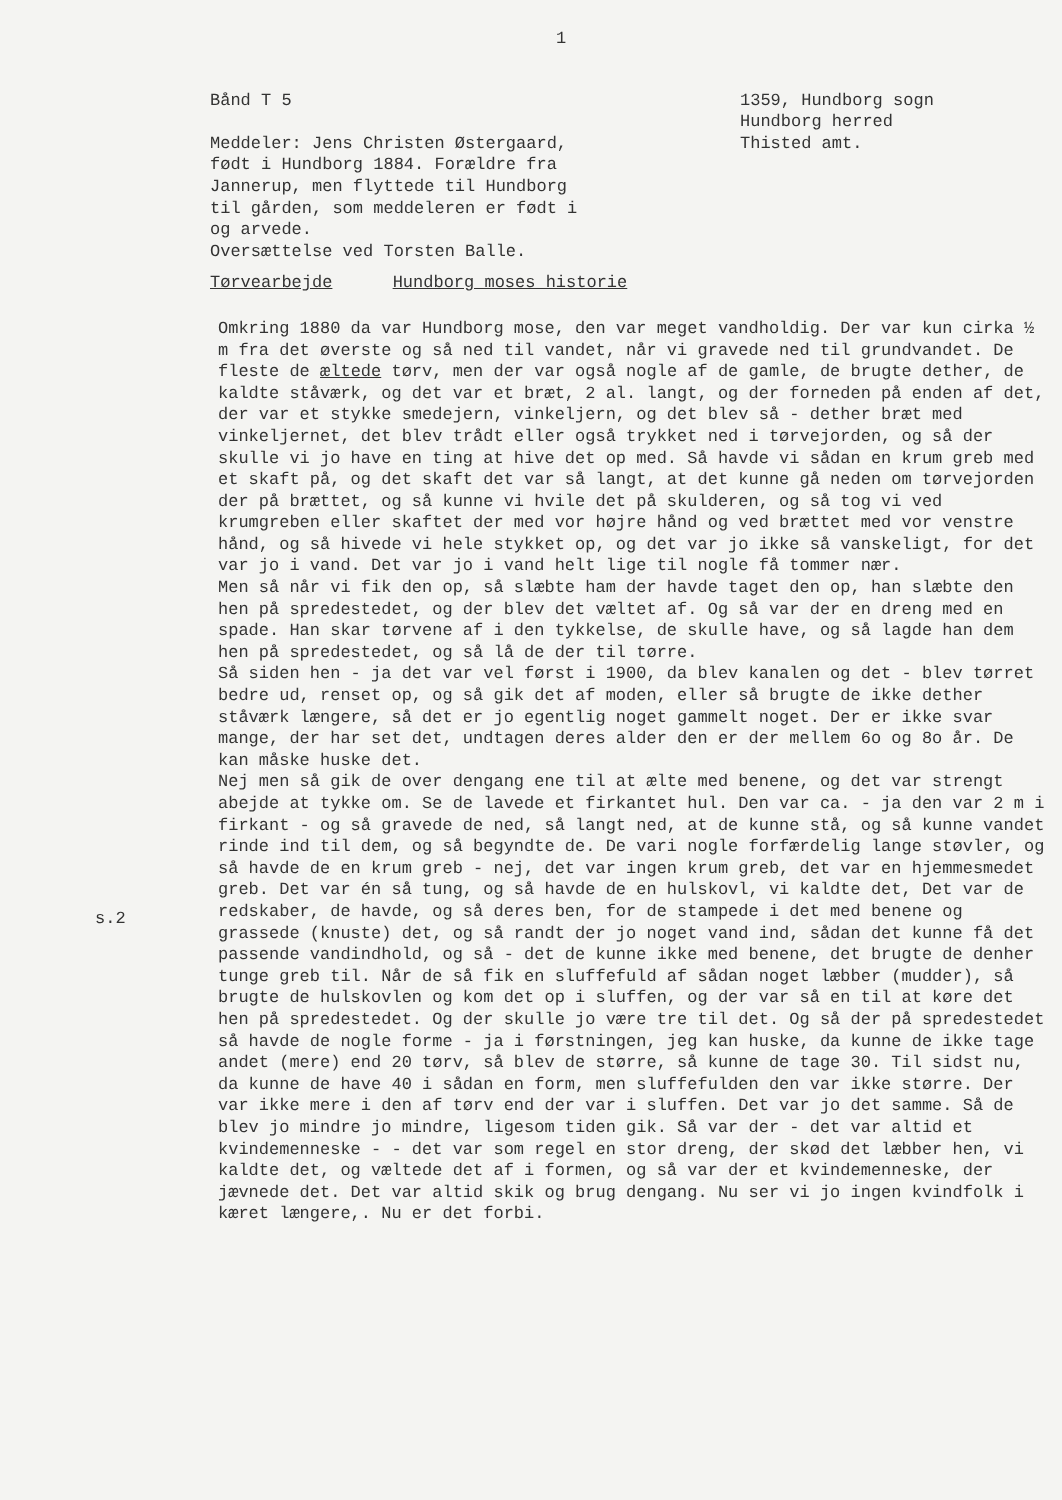1
Bånd T 5
Meddeler: Jens Christen Østergaard,
født i Hundborg 1884. Forældre fra
Jannerup, men flyttede til Hundborg
til gården, som meddeleren er født i
og arvede.
Oversættelse ved Torsten Balle.
1359, Hundborg sogn
Hundborg herred
Thisted amt.
Tørvearbejde Hundborg moses historie
s.2
Omkring 1880 da var Hundborg mose, den var meget vandholdig. Der var kun cirka ½ m fra det øverste og så ned til vandet, når vi gravede ned til grundvandet. De fleste de æltede tørv, men der var også nogle af de gamle, de brugte dether, de kaldte ståværk, og det var et bræt, 2 al. langt, og der forneden på enden af det, der var et stykke smedejern, vinkeljern, og det blev så - dether bræt med vinkeljernet, det blev trådt eller også trykket ned i tørvejorden, og så der skulle vi jo have en ting at hive det op med. Så havde vi sådan en krum greb med et skaft på, og det skaft det var så langt, at det kunne gå neden om tørvejorden der på brættet, og så kunne vi hvile det på skulderen, og så tog vi ved krumgreben eller skaftet der med vor højre hånd og ved brættet med vor venstre hånd, og så hivede vi hele stykket op, og det var jo ikke så vanskeligt, for det var jo i vand. Det var jo i vand helt lige til nogle få tommer nær.
Men så når vi fik den op, så slæbte ham der havde taget den op, han slæbte den hen på spredestedet, og der blev det væltet af. Og så var der en dreng med en spade. Han skar tørvene af i den tykkelse, de skulle have, og så lagde han dem hen på spredestedet, og så lå de der til tørre.
Så siden hen - ja det var vel først i 1900, da blev kanalen og det - blev tørret bedre ud, renset op, og så gik det af moden, eller så brugte de ikke dether ståværk længere, så det er jo egentlig noget gammelt noget. Der er ikke svar mange, der har set det, undtagen deres alder den er der mellem 6o og 8o år. De kan måske huske det.
Nej men så gik de over dengang ene til at ælte med benene, og det var strengt abejde at tykke om. Se de lavede et firkantet hul. Den var ca. - ja den var 2 m i firkant - og så gravede de ned, så langt ned, at de kunne stå, og så kunne vandet rinde ind til dem, og så begyndte de. De vari nogle forfærdelig lange støvler, og så havde de en krum greb - nej, det var ingen krum greb, det var en hjemmesmedet greb. Det var én så tung, og så havde de en hulskovl, vi kaldte det, Det var de redskaber, de havde, og så deres ben, for de stampede i det med benene og grassede (knuste) det, og så randt der jo noget vand ind, sådan det kunne få det passende vandindhold, og så - det de kunne ikke med benene, det brugte de denher tunge greb til. Når de så fik en sluffefuld af sådan noget læbber (mudder), så brugte de hulskovlen og kom det op i sluffen, og der var så en til at køre det hen på spredestedet. Og der skulle jo være tre til det. Og så der på spredestedet så havde de nogle forme - ja i førstningen, jeg kan huske, da kunne de ikke tage andet (mere) end 20 tørv, så blev de større, så kunne de tage 30. Til sidst nu, da kunne de have 40 i sådan en form, men sluffefulden den var ikke større. Der var ikke mere i den af tørv end der var i sluffen. Det var jo det samme. Så de blev jo mindre jo mindre, ligesom tiden gik. Så var der - det var altid et kvindemenneske - - det var som regel en stor dreng, der skød det læbber hen, vi kaldte det, og væltede det af i formen, og så var der et kvindemenneske, der jævnede det. Det var altid skik og brug dengang. Nu ser vi jo ingen kvindfolk i kæret længere,. Nu er det forbi.